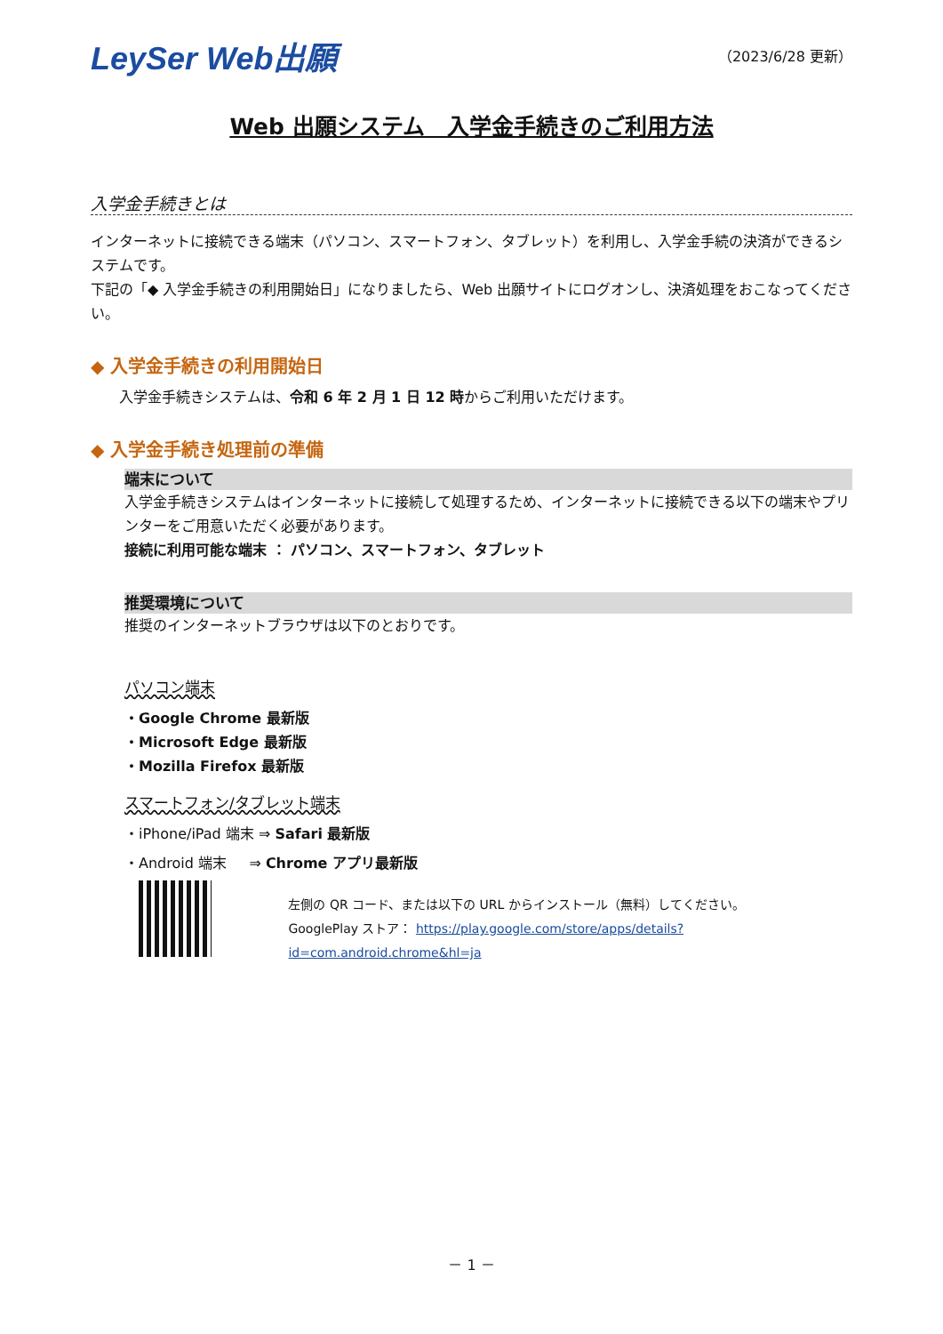LeySer Web出願
（2023/6/28 更新）
Web 出願システム　入学金手続きのご利用方法
入学金手続きとは
インターネットに接続できる端末（パソコン、スマートフォン、タブレット）を利用し、入学金手続の決済ができるシステムです。
下記の「◆ 入学金手続きの利用開始日」になりましたら、Web 出願サイトにログオンし、決済処理をおこなってください。
◆ 入学金手続きの利用開始日
入学金手続きシステムは、令和 6 年 2 月 1 日 12 時からご利用いただけます。
◆ 入学金手続き処理前の準備
端末について
入学金手続きシステムはインターネットに接続して処理するため、インターネットに接続できる以下の端末やプリンターをご用意いただく必要があります。
接続に利用可能な端末 ： パソコン、スマートフォン、タブレット
推奨環境について
推奨のインターネットブラウザは以下のとおりです。
パソコン端末
・Google Chrome 最新版
・Microsoft Edge 最新版
・Mozilla Firefox 最新版
スマートフォン/タブレット端末
・iPhone/iPad 端末 ⇒ Safari 最新版
・Android 端末 ⇒ Chrome アプリ最新版
左側の QR コード、または以下の URL からインストール（無料）してください。
GooglePlay ストア： https://play.google.com/store/apps/details?id=com.android.chrome&hl=ja
－ 1 －